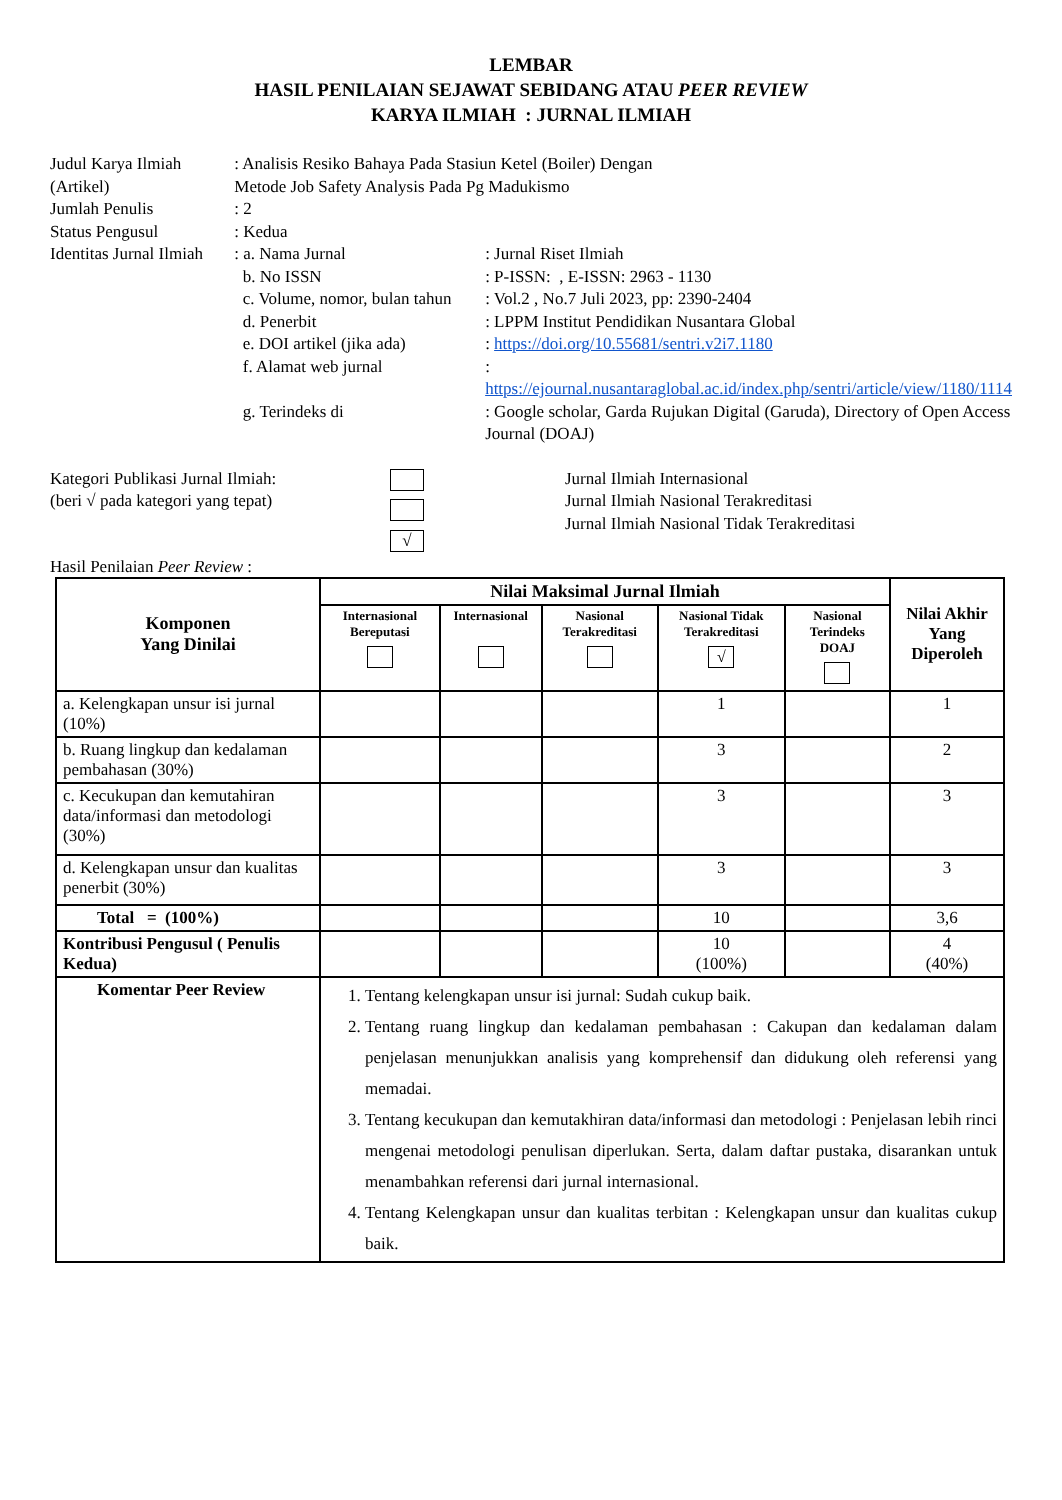LEMBAR
HASIL PENILAIAN SEJAWAT SEBIDANG ATAU PEER REVIEW
KARYA ILMIAH : JURNAL ILMIAH
| Judul Karya Ilmiah (Artikel) | : Analisis Resiko Bahaya Pada Stasiun Ketel (Boiler) Dengan Metode Job Safety Analysis Pada Pg Madukismo | |
| Jumlah Penulis | : 2 | |
| Status Pengusul | : Kedua | |
| Identitas Jurnal Ilmiah | : a. Nama Jurnal | : Jurnal Riset Ilmiah |
| | b. No ISSN | : P-ISSN: , E-ISSN: 2963 - 1130 |
| | c. Volume, nomor, bulan tahun | : Vol.2 , No.7 Juli 2023, pp: 2390-2404 |
| | d. Penerbit | : LPPM Institut Pendidikan Nusantara Global |
| | e. DOI artikel (jika ada) | : https://doi.org/10.55681/sentri.v2i7.1180 |
| | f. Alamat web jurnal | : https://ejournal.nusantaraglobal.ac.id/index.php/sentri/article/view/1180/1114 |
| | g. Terindeks di | : Google scholar, Garda Rujukan Digital (Garuda), Directory of Open Access Journal (DOAJ) |
| Kategori Publikasi Jurnal Ilmiah: (beri √ pada kategori yang tepat) | √ | Jurnal Ilmiah Internasional Jurnal Ilmiah Nasional Terakreditasi Jurnal Ilmiah Nasional Tidak Terakreditasi |
Hasil Penilaian Peer Review :
| Komponen Yang Dinilai | Nilai Maksimal Jurnal Ilmiah | | | | | Nilai Akhir Yang Diperoleh |
| --- | --- | --- | --- | --- | --- | --- |
| | Internasional Bereputasi | Internasional | Nasional Terakreditasi | Nasional Tidak Terakreditasi √ | Nasional Terindeks DOAJ | |
| a. Kelengkapan unsur isi jurnal (10%) | | | | 1 | | 1 |
| b. Ruang lingkup dan kedalaman pembahasan (30%) | | | | 3 | | 2 |
| c. Kecukupan dan kemutahiran data/informasi dan metodologi (30%) | | | | 3 | | 3 |
| d. Kelengkapan unsur dan kualitas penerbit (30%) | | | | 3 | | 3 |
| Total = (100%) | | | | 10 | | 3,6 |
| Kontribusi Pengusul ( Penulis Kedua) | | | | 10 (100%) | | 4 (40%) |
| Komentar Peer Review | 1. Tentang kelengkapan unsur isi jurnal: Sudah cukup baik. 2. Tentang ruang lingkup dan kedalaman pembahasan : Cakupan dan kedalaman dalam penjelasan menunjukkan analisis yang komprehensif dan didukung oleh referensi yang memadai. 3. Tentang kecukupan dan kemutakhiran data/informasi dan metodologi : Penjelasan lebih rinci mengenai metodologi penulisan diperlukan. Serta, dalam daftar pustaka, disarankan untuk menambahkan referensi dari jurnal internasional. 4. Tentang Kelengkapan unsur dan kualitas terbitan : Kelengkapan unsur dan kualitas cukup baik. | | | | | |